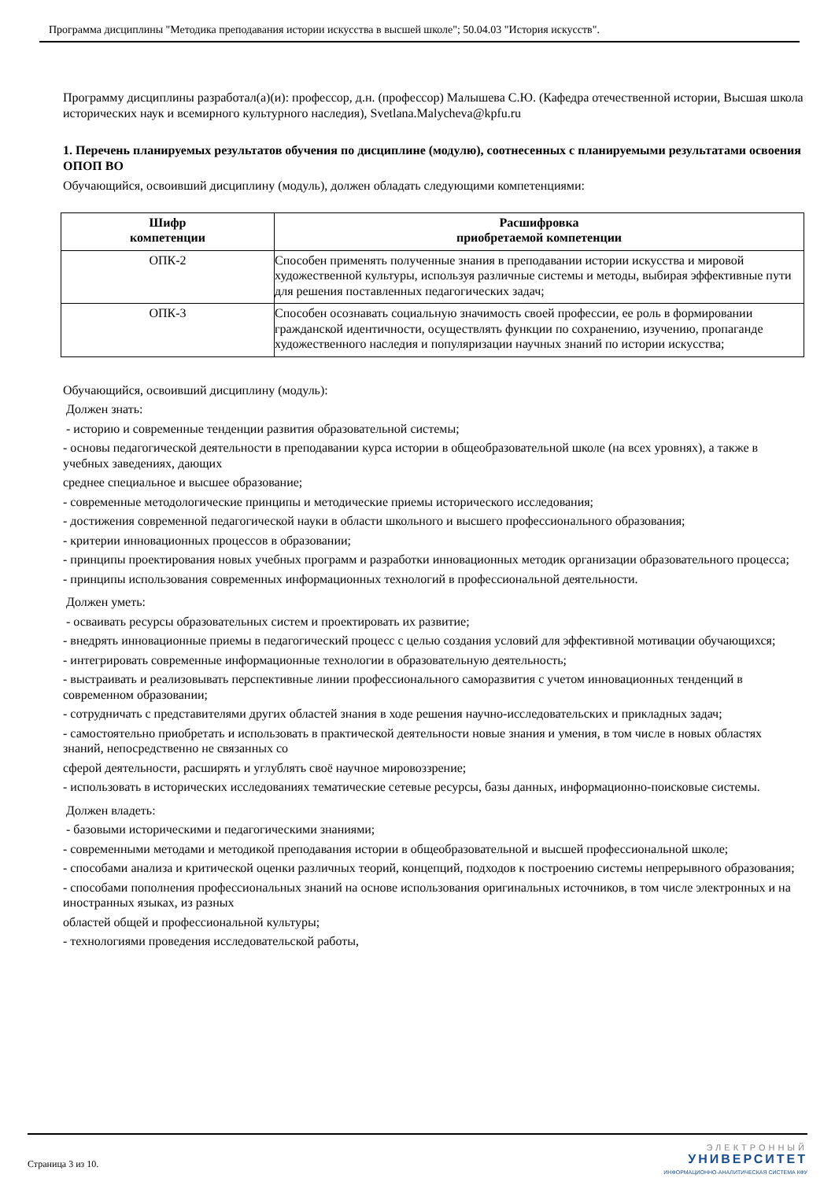Программа дисциплины "Методика преподавания истории искусства в высшей школе"; 50.04.03 "История искусств".
Программу дисциплины разработал(а)(и): профессор, д.н. (профессор) Малышева С.Ю. (Кафедра отечественной истории, Высшая школа исторических наук и всемирного культурного наследия), Svetlana.Malycheva@kpfu.ru
1. Перечень планируемых результатов обучения по дисциплине (модулю), соотнесенных с планируемыми результатами освоения ОПОП ВО
Обучающийся, освоивший дисциплину (модуль), должен обладать следующими компетенциями:
| Шифр компетенции | Расшифровка приобретаемой компетенции |
| --- | --- |
| ОПК-2 | Способен применять полученные знания в преподавании истории искусства и мировой художественной культуры, используя различные системы и методы, выбирая эффективные пути для решения поставленных педагогических задач; |
| ОПК-3 | Способен осознавать социальную значимость своей профессии, ее роль в формировании гражданской идентичности, осуществлять функции по сохранению, изучению, пропаганде художественного наследия и популяризации научных знаний по истории искусства; |
Обучающийся, освоивший дисциплину (модуль):
Должен знать:
- историю и современные тенденции развития образовательной системы;
- основы педагогической деятельности в преподавании курса истории в общеобразовательной школе (на всех уровнях), а также в учебных заведениях, дающих
среднее специальное и высшее образование;
- современные методологические принципы и методические приемы исторического исследования;
- достижения современной педагогической науки в области школьного и высшего профессионального образования;
- критерии инновационных процессов в образовании;
- принципы проектирования новых учебных программ и разработки инновационных методик организации образовательного процесса;
- принципы использования современных информационных технологий в профессиональной деятельности.
Должен уметь:
- осваивать ресурсы образовательных систем и проектировать их развитие;
- внедрять инновационные приемы в педагогический процесс с целью создания условий для эффективной мотивации обучающихся;
- интегрировать современные информационные технологии в образовательную деятельность;
- выстраивать и реализовывать перспективные линии профессионального саморазвития с учетом инновационных тенденций в современном образовании;
- сотрудничать с представителями других областей знания в ходе решения научно-исследовательских и прикладных задач;
- самостоятельно приобретать и использовать в практической деятельности новые знания и умения, в том числе в новых областях знаний, непосредственно не связанных со
сферой деятельности, расширять и углублять своё научное мировоззрение;
- использовать в исторических исследованиях тематические сетевые ресурсы, базы данных, информационно-поисковые системы.
Должен владеть:
- базовыми историческими и педагогическими знаниями;
- современными методами и методикой преподавания истории в общеобразовательной и высшей профессиональной школе;
- способами анализа и критической оценки различных теорий, концепций, подходов к построению системы непрерывного образования;
- способами пополнения профессиональных знаний на основе использования оригинальных источников, в том числе электронных и на иностранных языках, из разных
областей общей и профессиональной культуры;
- технологиями проведения исследовательской работы,
Страница 3 из 10.
ЭЛЕКТРОННЫЙ
УНИВЕРСИТЕТ
ИНФОРМАЦИОННО-АНАЛИТИЧЕСКАЯ СИСТЕМА КФУ